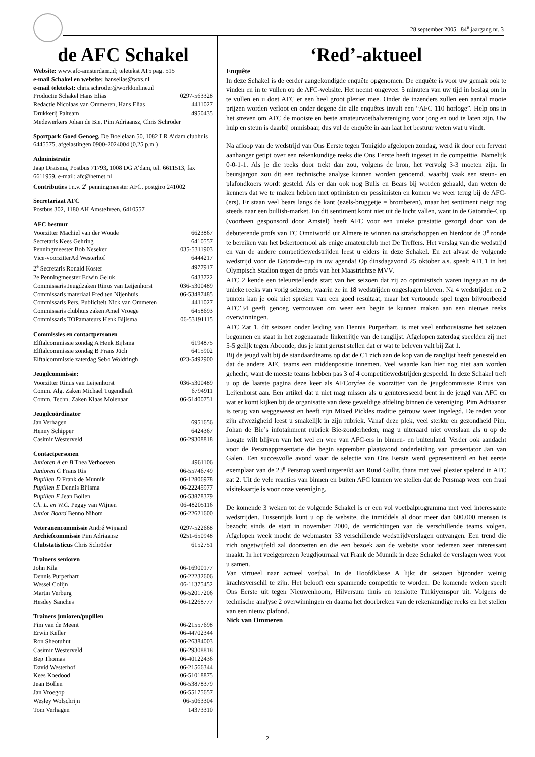28 september 2005 84<sup>e</sup> jaargang nr. 3
de AFC Schakel
Website: www.afc-amsterdam.nl; teletekst AT5 pag. 515
e-mail Schakel en website: hanselias@wxs.nl
e-mail teletekst: chris.schroder@worldonline.nl
| Productie Schakel Hans Elias | 0297-563328 |
| Redactie Nicolaas van Ommeren, Hans Elias | 4411027 |
| Drukkerij Palteam | 4950435 |
| Medewerkers Johan de Bie, Pim Adriaansz, Chris Schröder | |
Sportpark Goed Genoeg, De Boelelaan 50, 1082 LR A’dam clubhuis 6445575, afgelastingen 0900-2024004 (0,25 p.m.)
Administratie
Jaap Draisma, Postbus 71793, 1008 DG A’dam, tel. 6611513, fax 6611959, e-mail: afc@hetnet.nl
Contributies t.n.v. 2<sup>e</sup> penningmeester AFC, postgiro 241002
Secretariaat AFC
Postbus 302, 1180 AH Amstelveen, 6410557
AFC bestuur
| Voorzitter Machiel van der Woude | 6623867 |
| Secretaris Kees Gehring | 6410557 |
| Penningmeester Bob Neseker | 035-5311903 |
| Vice-voorzitterAd Westerhof | 6444217 |
| 2<sup>e</sup> Secretaris Ronald Koster | 4977917 |
| 2e Penningmeester Edwin Geluk | 6433722 |
| Commissaris Jeugdzaken Rinus van Leijenhorst | 036-5300489 |
| Commissaris materiaal Fred ten Nijenhuis | 06-53487485 |
| Commissaris Pers, Publiciteit Nick van Ommeren | 4411027 |
| Commissaris clubhuis zaken Amel Vroege | 6458693 |
| Commissaris TOPamateurs Henk Bijlsma | 06-53191115 |
Commissies en contactpersonen
| Elftalcommissie zondag A Henk Bijlsma | 6194875 |
| Elftalcommissie zondag B Frans Jüch | 6415902 |
| Elftalcommissie zaterdag Sebo Woldringh | 023-5492900 |
Jeugdcommissie:
| Voorzitter Rinus van Leijenhorst | 036-5300489 |
| Comm. Alg. Zaken Michael Tugendhaft | 6794911 |
| Comm. Techn. Zaken Klaas Molenaar | 06-51400751 |
Jeugdcoördinator
| Jan Verhagen | 6951656 |
| Henny Schipper | 6424367 |
| Casimir Westerveld | 06-29308818 |
Contactpersonen
| Junioren A en B Thea Verhoeven | 4961106 |
| Junioren C Frans Ris | 06-55746749 |
| Pupillen D Frank de Munnik | 06-12806978 |
| Pupillen E Dennis Bijlsma | 06-22245977 |
| Pupillen F Jean Bollen | 06-53878379 |
| Ch. L. en W.C. Peggy van Wijnen | 06-48205116 |
| Junior Board Benno Nihom | 06-22621600 |
| Veteranencommissie André Wijnand | 0297-522668 |
| Archiefcommissie Pim Adriaansz | 0251-650948 |
| Clubstatisticus Chris Schröder | 6152751 |
Trainers senioren
| John Kila | 06-16900177 |
| Dennis Purperhart | 06-22232606 |
| Wessel Colijn | 06-11375452 |
| Martin Verburg | 06-52017206 |
| Hesdey Sanches | 06-12268777 |
Trainers junioren/pupillen
| Pim van de Meent | 06-21557698 |
| Erwin Keller | 06-44702344 |
| Ron Sheotuhut | 06-26384003 |
| Casimir Westerveld | 06-29308818 |
| Bep Thomas | 06-40122436 |
| David Westerhof | 06-21566344 |
| Kees Koedood | 06-51018875 |
| Jean Bollen | 06-53878379 |
| Jan Vroegop | 06-55175657 |
| Wesley Wolschrijn | 06-5063304 |
| Tom Verhagen | 14373310 |
‘Red’-aktueel
Enquête
In deze Schakel is de eerder aangekondigde enquête opgenomen. De enquête is voor uw gemak ook te vinden en in te vullen op de AFC-website. Het neemt ongeveer 5 minuten van uw tijd in beslag om in te vullen en u doet AFC er een heel groot plezier mee. Onder de inzenders zullen een aantal mooie prijzen worden verloot en onder degene die alle enquêtes invult een “AFC 110 horloge”. Help ons in het streven om AFC de mooiste en beste amateurvoetbalvereniging voor jong en oud te laten zijn. Uw hulp en steun is daarbij onmisbaar, dus vul de enquête in aan laat het bestuur weten wat u vindt.
Na afloop van de wedstrijd van Ons Eerste tegen Tonigido afgelopen zondag, werd ik door een fervent aanhanger getipt over een rekenkundige reeks die Ons Eerste heeft ingezet in de competitie. Namelijk 0-0-1-1. Als je die reeks door trekt dan zou, volgens de bron, het vervolg 3-3 moeten zijn. In beursjargon zou dit een technische analyse kunnen worden genoemd, waarbij vaak een steun- en plafondkoers wordt gesteld. Als er dan ook nog Bulls en Bears bij worden gehaald, dan weten de kenners dat we te maken hebben met optimisten en pessimisten en komen we weer terug bij de AFC-(ers). Er staan veel bears langs de kant (ezels-bruggetje = bromberen), maar het sentiment neigt nog steeds naar een bullish-market. En dit sentiment komt niet uit de lucht vallen, want in de Gatorade-Cup (voorheen gesponsord door Amstel) heeft AFC voor een unieke prestatie gezorgd door van de debuterende profs van FC Omniworld uit Almere te winnen na strafschoppen en hierdoor de 3<sup>e</sup> ronde te bereiken van het bekertoernooi als enige amateurclub met De Treffers. Het verslag van die wedstrijd en van de andere competitiewedstrijden leest u elders in deze Schakel. En zet alvast de volgende wedstrijd voor de Gatorade-cup in uw agenda! Op dinsdagavond 25 oktober a.s. speelt AFC1 in het Olympisch Stadion tegen de profs van het Maastrichtse MVV.
AFC 2 kende een teleurstellende start van het seizoen dat zij zo optimistisch waren ingegaan na de unieke reeks van vorig seizoen, waarin ze in 18 wedstrijden ongeslagen bleven. Na 4 wedstrijden en 2 punten kan je ook niet spreken van een goed resultaat, maar het vertoonde spel tegen bijvoorbeeld AFC’34 geeft genoeg vertrouwen om weer een begin te kunnen maken aan een nieuwe reeks overwinningen.
AFC Zat 1, dit seizoen onder leiding van Dennis Purperhart, is met veel enthousiasme het seizoen begonnen en staat in het zogenaamde linkerrijtje van de ranglijst. Afgelopen zaterdag speelden zij met 5-5 gelijk tegen Abcoude, dus je kunt gerust stellen dat er wat te beleven valt bij Zat 1.
Bij de jeugd valt bij de standaardteams op dat de C1 zich aan de kop van de ranglijst heeft genesteld en dat de andere AFC teams een middenpositie innemen. Veel waarde kan hier nog niet aan worden gehecht, want de meeste teams hebben pas 3 of 4 competitiewedstrijden gespeeld. In deze Schakel treft u op de laatste pagina deze keer als AFCoryfee de voorzitter van de jeugdcommissie Rinus van Leijenhorst aan. Een artikel dat u niet mag missen als u geïnteresseerd bent in de jeugd van AFC en wat er komt kijken bij de organisatie van deze geweldige afdeling binnen de vereniging. Pim Adriaansz is terug van weggeweest en heeft zijn Mixed Pickles traditie getrouw weer ingelegd. De reden voor zijn afwezigheid leest u smakelijk in zijn rubriek. Vanaf deze plek, veel sterkte en gezondheid Pim. Johan de Bie’s infotainment rubriek Bie-zonderheden, mag u uiteraard niet overslaan als u op de hoogte wilt blijven van het wel en wee van AFC-ers in binnen- en buitenland. Verder ook aandacht voor de Persmappresentatie die begin september plaatsvond onderleiding van presentator Jan van Galen. Een succesvolle avond waar de selectie van Ons Eerste werd gepresenteerd en het eerste exemplaar van de 23<sup>e</sup> Persmap werd uitgereikt aan Ruud Gullit, thans met veel plezier spelend in AFC zat 2. Uit de vele reacties van binnen en buiten AFC kunnen we stellen dat de Persmap weer een fraai visitekaartje is voor onze vereniging.
De komende 3 weken tot de volgende Schakel is er een vol voetbalprogramma met veel interessante wedstrijden. Tussentijds kunt u op de website, die inmiddels al door meer dan 600.000 mensen is bezocht sinds de start in november 2000, de verrichtingen van de verschillende teams volgen. Afgelopen week mocht de webmaster 33 verschillende wedstrijdverslagen ontvangen. Een trend die zich ongetwijfeld zal doorzetten en die een bezoek aan de website voor iedereen zeer interessant maakt. In het veelgeprezen Jeugdjournaal vat Frank de Munnik in deze Schakel de verslagen weer voor u samen.
Van virtueel naar actueel voetbal. In de Hoofdklasse A lijkt dit seizoen bijzonder weinig krachtsverschil te zijn. Het belooft een spannende competitie te worden. De komende weken speelt Ons Eerste uit tegen Nieuwenhoorn, Hilversum thuis en tenslotte Turkiyemspor uit. Volgens de technische analyse 2 overwinningen en daarna het doorbreken van de rekenkundige reeks en het stellen van een nieuw plafond.
Nick van Ommeren
2